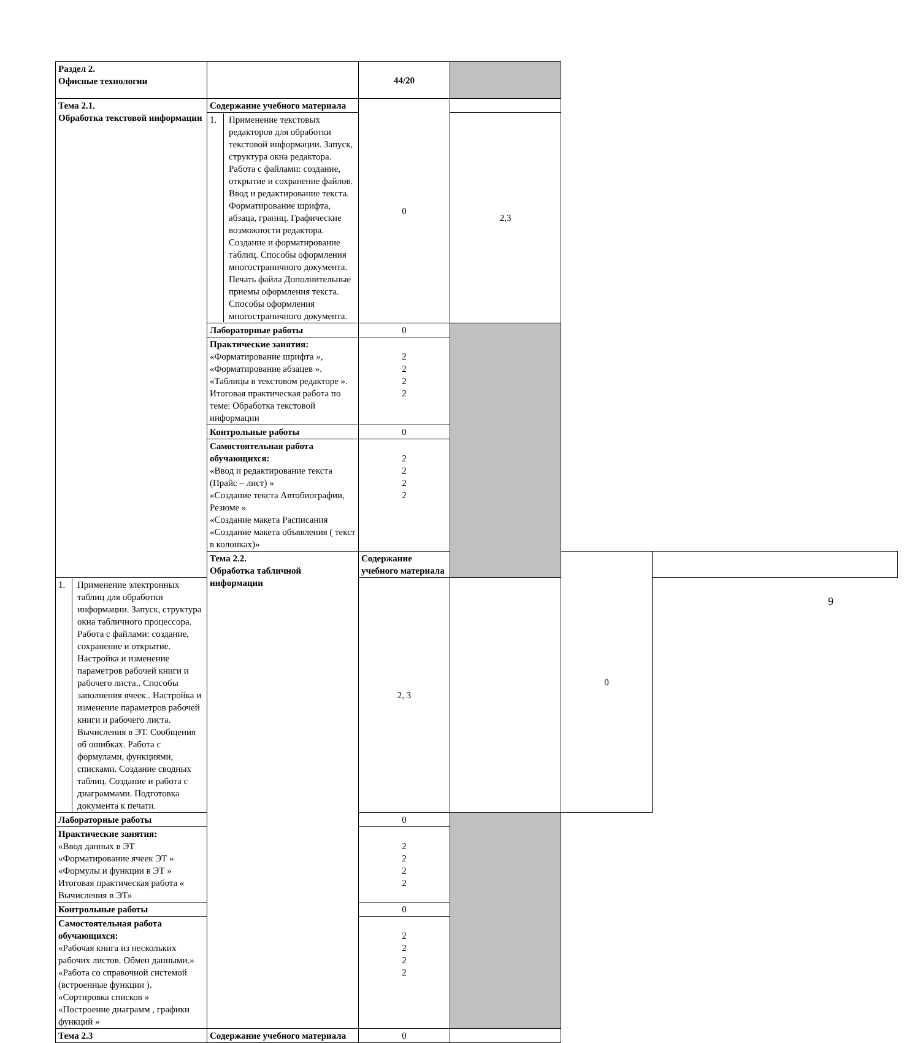| Раздел 2. Офисные технологии | | 44/20 | | | |
| Тема 2.1. Обработка текстовой информации | Содержание учебного материала | 0 | | | |
| | / 1. / Применение текстовых редакторов для обработки текстовой информации. Запуск, структура окна редактора. Работа с файлами: создание, открытие и сохранение файлов. Ввод и редактирование текста. Форматирование шрифта, абзаца, границ. Графические возможности редактора. Создание и форматирование таблиц. Способы оформления многостраничного документа. Печать файла Дополнительные приемы оформления текста. Способы оформления многостраничного документа. / | | 2,3 | | |
| | Лабораторные работы | 0 | | | |
| | Практические занятия: «Форматирование шрифта », «Форматирование абзацев ». «Таблицы в текстовом редакторе ». Итоговая практическая работа по теме: Обработка текстовой информации | 2 2 2 2 | | | |
| | Контрольные работы | 0 | | | |
| | Самостоятельная работа обучающихся: «Ввод и редактирование текста (Прайс – лист) » «Создание текста Автобиографии, Резюме » «Создание макета Расписания «Создание макета объявления ( текст в колонках)» | 2 2 2 2 | | | |
| | Тема 2.2. Обработка табличной информации | Содержание учебного материала | | 0 | |
| / 1. / Применение электронных таблиц для обработки информации. Запуск, структура окна табличного процессора. Работа с файлами: создание, сохранение и открытие. Настройка и изменение параметров рабочей книги и рабочего листа.. Способы заполнения ячеек.. Настройка и изменение параметров рабочей книги и рабочего листа. Вычисления в ЭТ. Сообщения об ошибках. Работа с формулами, функциями, списками. Создание сводных таблиц. Создание и работа с диаграммами. Подготовка документа к печати. / | | 2, 3 | | | |
| Лабораторные работы | | 0 | | | |
| Практические занятия: «Ввод данных в ЭТ «Форматирование ячеек ЭТ » «Формулы и функции в ЭТ » Итоговая практическая работа « Вычисления в ЭТ» | | 2 2 2 2 | | | |
| Контрольные работы | | 0 | | | |
| Самостоятельная работа обучающихся: «Рабочая книга из нескольких рабочих листов. Обмен данными.» «Работа со справочной системой (встроенные функции ). «Сортировка списков » «Построение диаграмм , графики функций » | | 2 2 2 2 | | | |
| Тема 2.3 | Содержание учебного материала | 0 | | | |
9